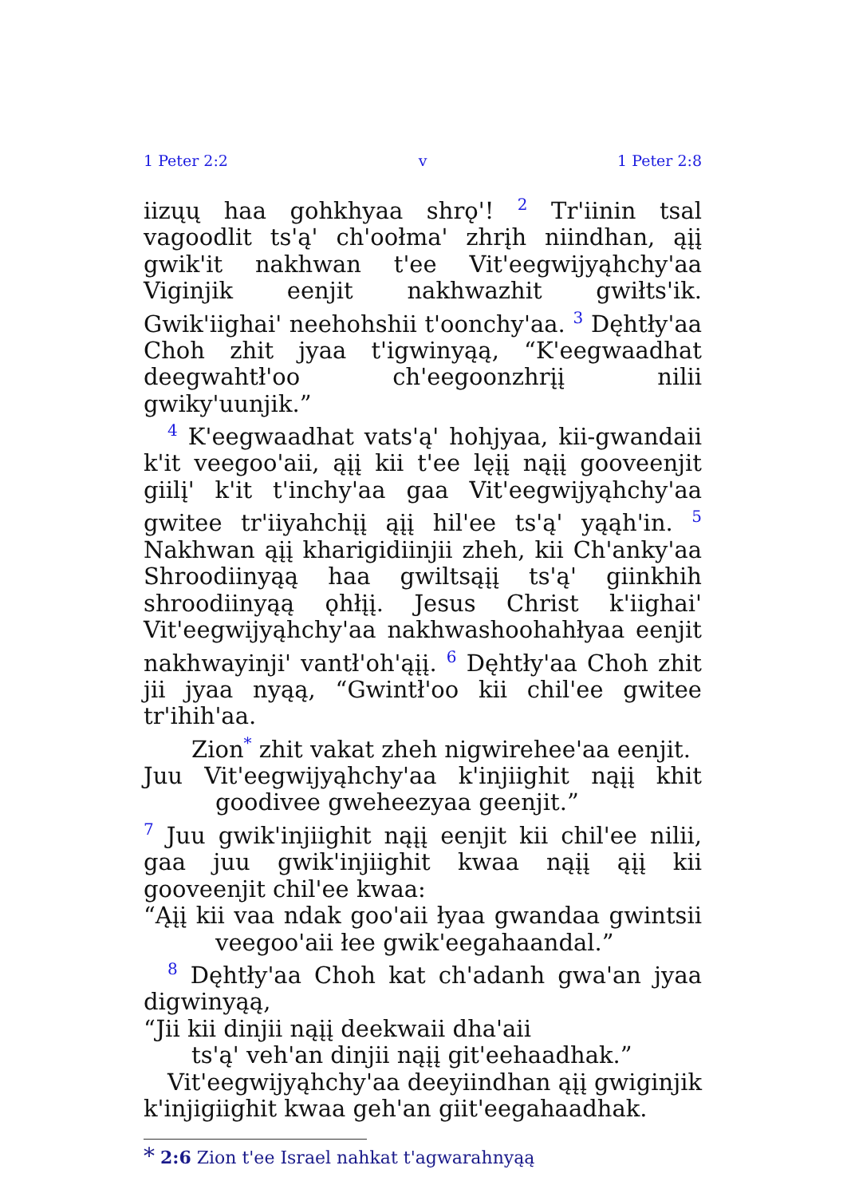1 Peter 2:2 v 1 Peter 2:8
iizųų haa gohkhyaa shrǫ'! <sup>2</sup> Tr'iinin tsal vagoodlit ts'ą' ch'oołma' zhrįh niindhan, ąįį gwik'it nakhwan t'ee Vit'eegwijyąhchy'aa Viginjik eenjit nakhwazhit gwiłts'ik. Gwik'iighai' neehohshii t'oonchy'aa. <sup>3</sup> Dęhtły'aa Choh zhit jyaa t'igwinyąą, “K'eegwaadhat deegwahtł'oo ch'eegoonzhrįį nilii gwiky'uunjik.”
<sup>4</sup> K'eegwaadhat vats'ą' hohjyaa, kii-gwandaii k'it veegoo'aii, ąįį kii t'ee lęįį nąįį gooveenjit giilį' k'it t'inchy'aa gaa Vit'eegwijyąhchy'aa gwitee tr'iiyahchįį ąįį hil'ee ts'ą' yąąh'in. <sup>5</sup> Nakhwan ąįį kharigidiinjii zheh, kii Ch'anky'aa Shroodiinyąą haa gwiltsąįį ts'ą' giinkhih shroodiinyąą ǫhłįį. Jesus Christ k'iighai' Vit'eegwijyąhchy'aa nakhwashoohahłyaa eenjit nakhwayinji' vantł'oh'ąįį. <sup>6</sup> Dęhtły'aa Choh zhit jii jyaa nyąą, “Gwintł'oo kii chil'ee gwitee tr'ihih'aa.
Zion<sup>*</sup> zhit vakat zheh nigwirehee'aa eenjit.
Juu Vit'eegwijyąhchy'aa k'injiighit nąįį khit goodivee gweheezyaa geenjit.”
<sup>7</sup> Juu gwik'injiighit nąįį eenjit kii chil'ee nilii, gaa juu gwik'injiighit kwaa nąįį ąįį kii gooveenjit chil'ee kwaa:
“Ąįį kii vaa ndak goo'aii łyaa gwandaa gwintsii veegoo'aii łee gwik'eegahaandal.”
<sup>8</sup> Dęhtły'aa Choh kat ch'adanh gwa'an jyaa digwinyąą,
“Jii kii dinjii nąįį deekwaii dha'aii
ts'ą' veh'an dinjii nąįį git'eehaadhak.”
Vit'eegwijyąhchy'aa deeyiindhan ąįį gwiginjik k'injigiighit kwaa geh'an giit'eegahaadhak.
* 2:6 Zion t'ee Israel nahkat t'agwarahnyąą